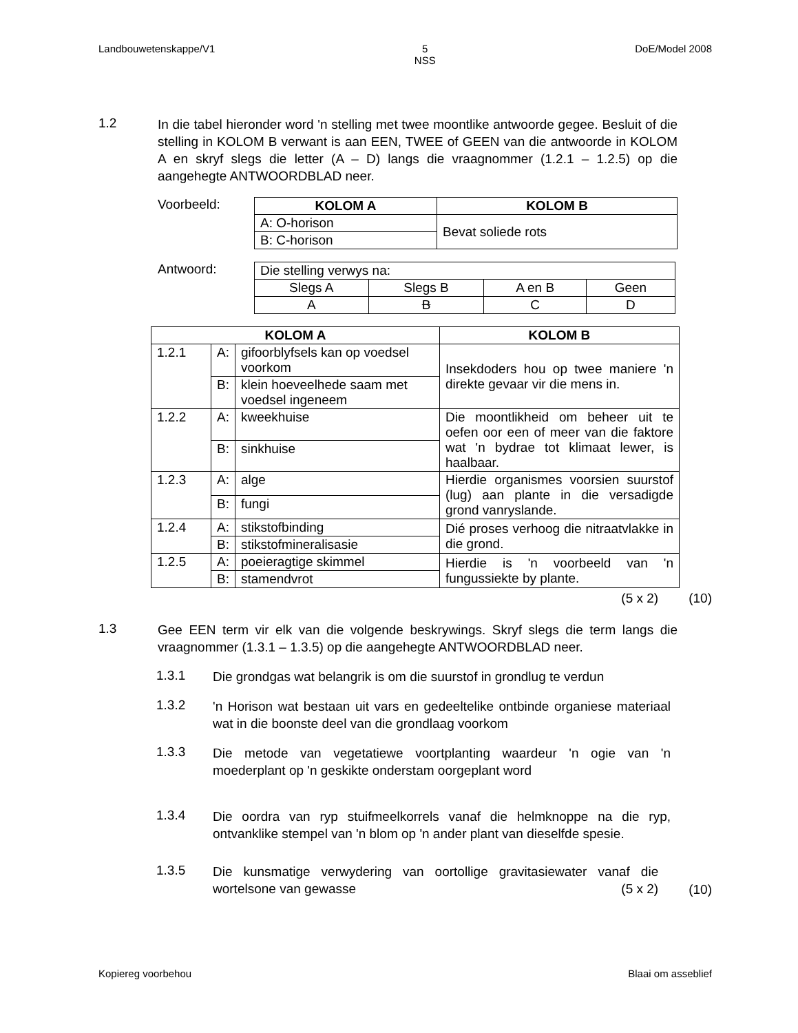Landbouwetenskappe/V1 5
NSS DoE/Model 2008
1.2
In die tabel hieronder word 'n stelling met twee moontlike antwoorde gegee. Besluit of die stelling in KOLOM B verwant is aan EEN, TWEE of GEEN van die antwoorde in KOLOM A en skryf slegs die letter (A – D) langs die vraagnommer (1.2.1 – 1.2.5) op die aangehegte ANTWOORDBLAD neer.
Voorbeeld:
| KOLOM A | KOLOM B |
| --- | --- |
| A: O-horison | Bevat soliede rots |
| B: C-horison | |
Antwoord:
| Die stelling verwys na: | | | |
| Slegs A | Slegs B | A en B | Geen |
| A | B | C | D |
| KOLOM A | | | KOLOM B |
| --- | --- | --- | --- |
| 1.2.1 | A: | gifoorblyfsels kan op voedsel voorkom | Insekdoders hou op twee maniere 'n direkte gevaar vir die mens in. |
| | B: | klein hoeveelhede saam met voedsel ingeneem | |
| 1.2.2 | A: | kweekhuise | Die moontlikheid om beheer uit te oefen oor een of meer van die faktore wat 'n bydrae tot klimaat lewer, is haalbaar. |
| | B: | sinkhuise | |
| 1.2.3 | A: | alge | Hierdie organismes voorsien suurstof (lug) aan plante in die versadigde grond vanryslande. |
| | B: | fungi | |
| 1.2.4 | A: | stikstofbinding | Dié proses verhoog die nitraatvlakke in die grond. |
| | B: | stikstofmineralisasie | |
| 1.2.5 | A: | poeieragtige skimmel | Hierdie is 'n voorbeeld van 'n fungussiekte by plante. |
| | B: | stamendvrot | |
(5 x 2) (10)
1.3
Gee EEN term vir elk van die volgende beskrywings. Skryf slegs die term langs die vraagnommer (1.3.1 – 1.3.5) op die aangehegte ANTWOORDBLAD neer.
1.3.1
Die grondgas wat belangrik is om die suurstof in grondlug te verdun
1.3.2
'n Horison wat bestaan uit vars en gedeeltelike ontbinde organiese materiaal wat in die boonste deel van die grondlaag voorkom
1.3.3
Die metode van vegetatiewe voortplanting waardeur 'n ogie van 'n moederplant op 'n geskikte onderstam oorgeplant word
1.3.4
Die oordra van ryp stuifmeelkorrels vanaf die helmknoppe na die ryp, ontvanklike stempel van 'n blom op 'n ander plant van dieselfde spesie.
1.3.5
Die kunsmatige verwydering van oortollige gravitasiewater vanaf die wortelsone van gewasse (5 x 2)
(10)
Kopiereg voorbehou Blaai om asseblief